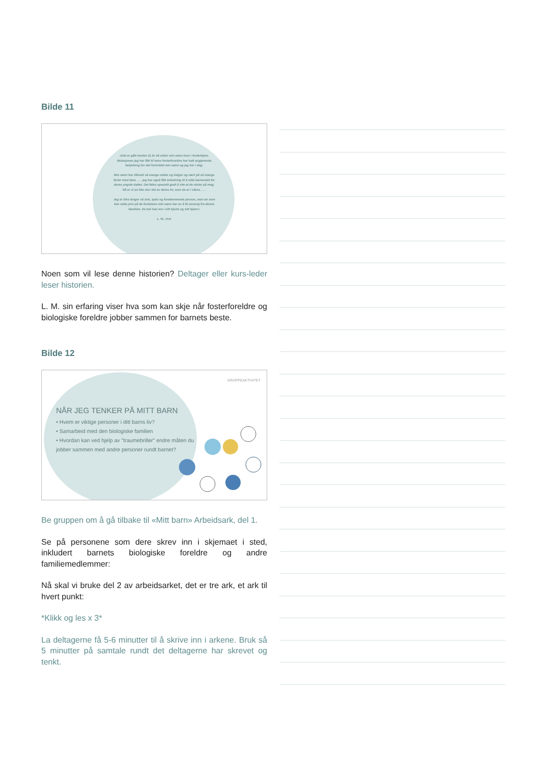Bilde 11
«Det er gått nesten 11 år nå siden min sønn kom i fosterhjem. Relasjonen jeg har fått til hans fosterforeldre har hatt avgjørende betydning for det forholdet min sønn og jeg har i dag.
Min sønn har tilbrakt så mange netter og helger og vært på så mange ferier med dem. . . . jeg har også fått anledning til å sitte barnevakt for deres yngste datter. Det føles spesielt godt å vite at de stoler på meg. Nå er vi en like stor del av deres liv, som de er i våres. . . .
Jeg er ikke lenger så sint, sjalu og fordømmende person, men en som kan sette pris på de fordelene min sønn har av å få omsorg fra denne familien. De tok han inn i sitt hjerte og sitt hjem!»
L. M., mor
Noen som vil lese denne historien? Deltager eller kurs-leder leser historien.
L. M. sin erfaring viser hva som kan skje når fosterforeldre og biologiske foreldre jobber sammen for barnets beste.
Bilde 12
GRUPPEAKTIVITET
NÅR JEG TENKER PÅ MITT BARN
• Hvem er viktige personer i ditt barns liv?
• Samarbeid med den biologiske familien
• Hvordan kan ved hjelp av "traumebriller" endre måten du jobber sammen med andre personer rundt barnet?
Be gruppen om å gå tilbake til «Mitt barn» Arbeidsark, del 1.
Se på personene som dere skrev inn i skjemaet i sted, inkludert barnets biologiske foreldre og andre familiemedlemmer:
Nå skal vi bruke del 2 av arbeidsarket, det er tre ark, et ark til hvert punkt:
*Klikk og les x 3*
La deltagerne få 5-6 minutter til å skrive inn i arkene. Bruk så 5 minutter på samtale rundt det deltagerne har skrevet og tenkt.